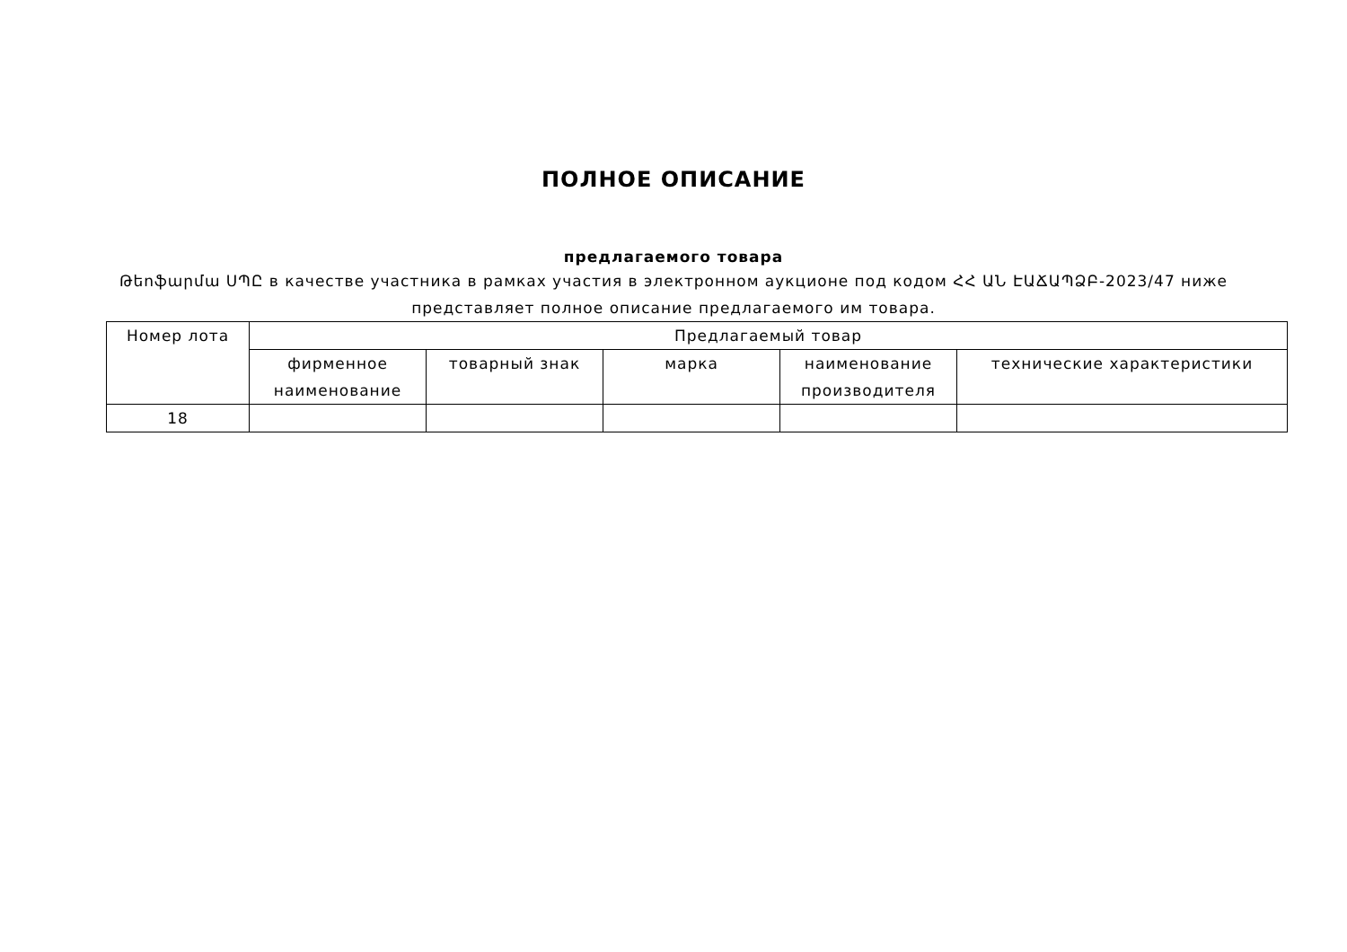ПОЛНОЕ ОПИСАНИЕ
предлагаемого товара
Թեոֆարմա ՍՊԸ в качестве участника в рамках участия в электронном аукционе под кодом ՀՀ ԱՆ ԷԱՃԱՊՁԲ-2023/47 ниже представляет полное описание предлагаемого им товара.
| Номер лота | Предлагаемый товар | | | | |
| --- | --- | --- | --- | --- | --- |
| | фирменное наименование | товарный знак | марка | наименование производителя | технические характеристики |
| 18 | | | | | |